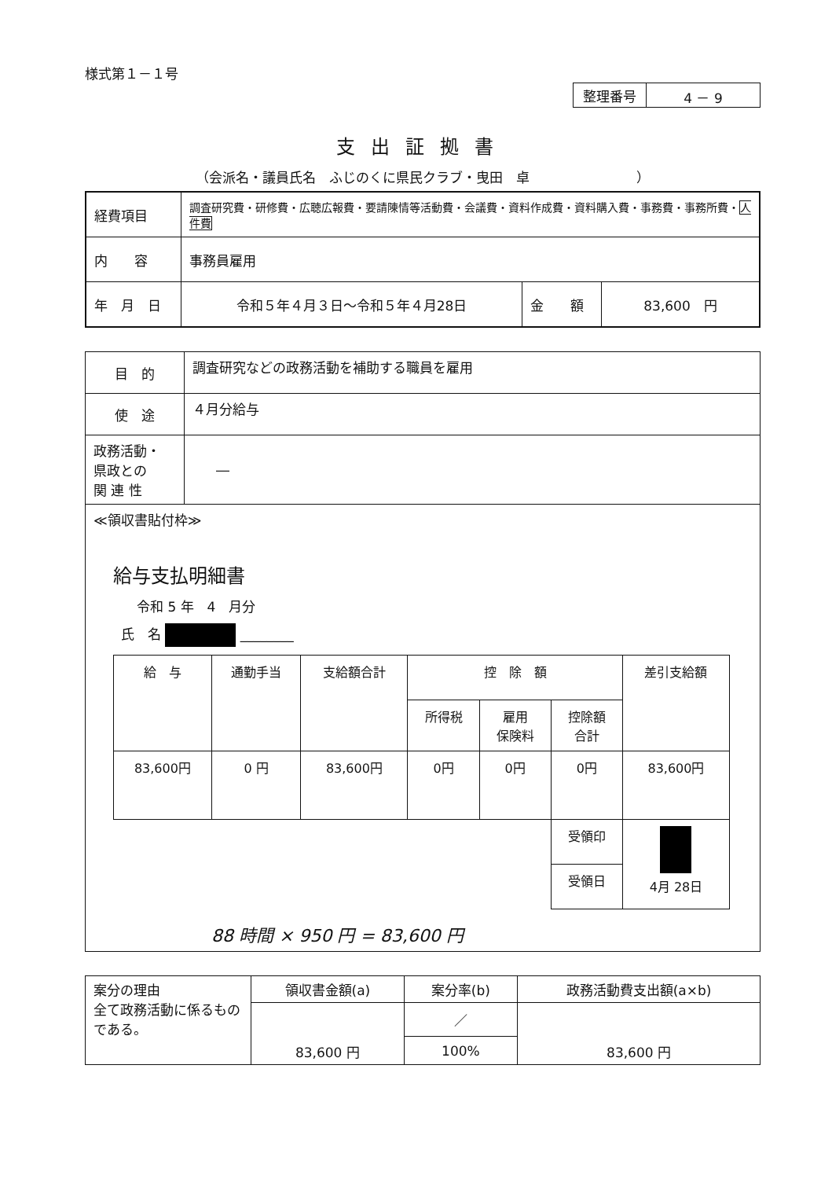様式第１－１号
| 整理番号 | 4 － 9 |
支出証拠書
（会派名・議員氏名　ふじのくに県民クラブ・曳田　卓　　　　　　　　）
| 経費項目 | 調査研究費・研修費・広聴広報費・要請陳情等活動費・会議費・資料作成費・資料購入費・事務費・事務所費・ 人件費 | | |
| 内 容 | 事務員雇用 | | |
| 年 月 日 | 令和５年４月３日～令和５年４月28日 | 金 額 | 83,600 円 |
| 目 的 | 調査研究などの政務活動を補助する職員を雇用 |
| 使 途 | ４月分給与 |
| 政務活動・ 県政との 関 連 性 | ― |
| ≪領収書貼付枠≫ 給与支払明細書 令和 5 年 4 月分 氏 名 ________ / 給 与 / 通勤手当 / 支給額合計 / 控 除 額 / / / 差引支給額 / / / / / 所得税 / 雇用 保険料 / 控除額 合計 / / / 83,600円 / 0 円 / 83,600円 / 0円 / 0円 / 0円 / 83,600円 / / / / / / / 受領印 / 4月 28日 / / / / / / / 受領日 / / 88 時間 × 950 円 = 83,600 円 | |
| 案分の理由 全て政務活動に係るものである。 | 領収書金額(a) | 案分率(b) | 政務活動費支出額(a×b) |
| | 83,600 円 | ／ | 83,600 円 |
| | | 100% | |